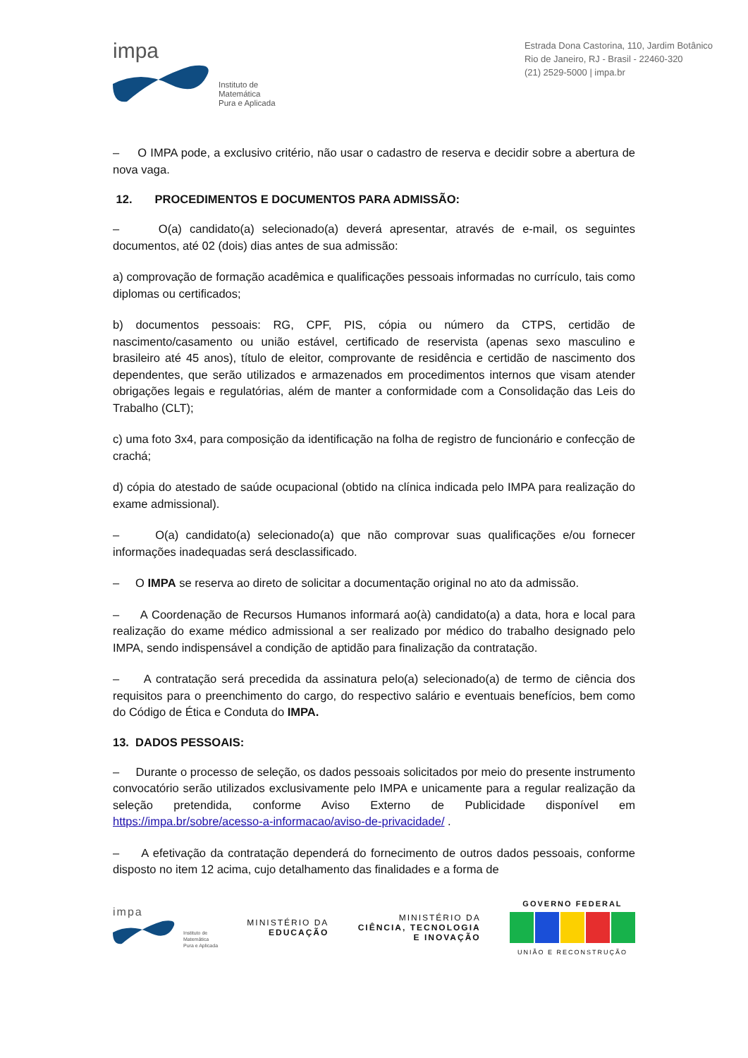impa
Instituto de
Matemática
Pura e Aplicada
Estrada Dona Castorina, 110, Jardim Botânico
Rio de Janeiro, RJ - Brasil - 22460-320
(21) 2529-5000 | impa.br
– O IMPA pode, a exclusivo critério, não usar o cadastro de reserva e decidir sobre a abertura de nova vaga.
12. PROCEDIMENTOS E DOCUMENTOS PARA ADMISSÃO:
– O(a) candidato(a) selecionado(a) deverá apresentar, através de e-mail, os seguintes documentos, até 02 (dois) dias antes de sua admissão:
a) comprovação de formação acadêmica e qualificações pessoais informadas no currículo, tais como diplomas ou certificados;
b) documentos pessoais: RG, CPF, PIS, cópia ou número da CTPS, certidão de nascimento/casamento ou união estável, certificado de reservista (apenas sexo masculino e brasileiro até 45 anos), título de eleitor, comprovante de residência e certidão de nascimento dos dependentes, que serão utilizados e armazenados em procedimentos internos que visam atender obrigações legais e regulatórias, além de manter a conformidade com a Consolidação das Leis do Trabalho (CLT);
c) uma foto 3x4, para composição da identificação na folha de registro de funcionário e confecção de crachá;
d) cópia do atestado de saúde ocupacional (obtido na clínica indicada pelo IMPA para realização do exame admissional).
– O(a) candidato(a) selecionado(a) que não comprovar suas qualificações e/ou fornecer informações inadequadas será desclassificado.
– O IMPA se reserva ao direto de solicitar a documentação original no ato da admissão.
– A Coordenação de Recursos Humanos informará ao(à) candidato(a) a data, hora e local para realização do exame médico admissional a ser realizado por médico do trabalho designado pelo IMPA, sendo indispensável a condição de aptidão para finalização da contratação.
– A contratação será precedida da assinatura pelo(a) selecionado(a) de termo de ciência dos requisitos para o preenchimento do cargo, do respectivo salário e eventuais benefícios, bem como do Código de Ética e Conduta do IMPA.
13. DADOS PESSOAIS:
– Durante o processo de seleção, os dados pessoais solicitados por meio do presente instrumento convocatório serão utilizados exclusivamente pelo IMPA e unicamente para a regular realização da seleção pretendida, conforme Aviso Externo de Publicidade disponível em https://impa.br/sobre/acesso-a-informacao/aviso-de-privacidade/ .
– A efetivação da contratação dependerá do fornecimento de outros dados pessoais, conforme disposto no item 12 acima, cujo detalhamento das finalidades e a forma de
impa
Instituto de
Matemática
Pura e Aplicada
MINISTÉRIO DA
EDUCAÇÃO
MINISTÉRIO DA
CIÊNCIA, TECNOLOGIA
E INOVAÇÃO
GOVERNO FEDERAL
UNIÃO E RECONSTRUÇÃO